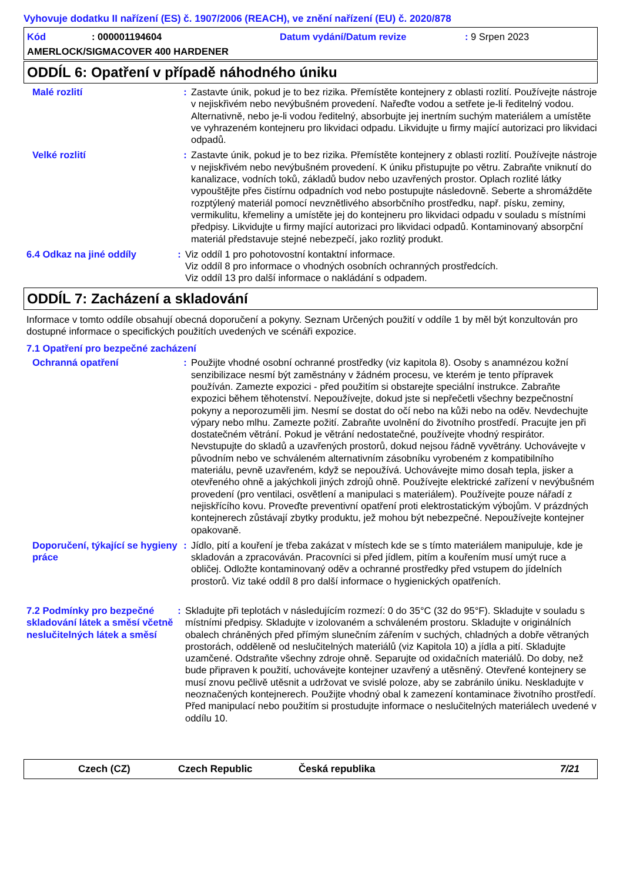Vyhovuje dodatku II nařízení (ES) č. 1907/2006 (REACH), ve znění nařízení (EU) č. 2020/878
Kód: 000001194604 Datum vydání/Datum revize: 9 Srpen 2023
AMERLOCK/SIGMACOVER 400 HARDENER
ODDÍL 6: Opatření v případě náhodného úniku
Malé rozlití : Zastavte únik, pokud je to bez rizika. Přemístěte kontejnery z oblasti rozlití. Používejte nástroje v nejiskřivém nebo nevýbušném provedení. Nařeďte vodou a setřete je-li ředitelný vodou. Alternativně, nebo je-li vodou ředitelný, absorbujte jej inertním suchým materiálem a umístěte ve vyhrazeném kontejneru pro likvidaci odpadu. Likvidujte u firmy mající autorizaci pro likvidaci odpadů.
Velké rozlití : Zastavte únik, pokud je to bez rizika. Přemístěte kontejnery z oblasti rozlití. Používejte nástroje v nejiskřivém nebo nevýbušném provedení. K úniku přistupujte po větru. Zabraňte vniknutí do kanalizace, vodních toků, základů budov nebo uzavřených prostor. Oplach rozlité látky vypouštějte přes čistírnu odpadních vod nebo postupujte následovně. Seberte a shromážděte rozptýlený materiál pomocí nevznětlivého absorbčního prostředku, např. písku, zeminy, vermikulitu, křemeliny a umístěte jej do kontejneru pro likvidaci odpadu v souladu s místními předpisy. Likvidujte u firmy mající autorizaci pro likvidaci odpadů. Kontaminovaný absorpční materiál představuje stejné nebezpečí, jako rozlitý produkt.
6.4 Odkaz na jiné oddíly : Viz oddíl 1 pro pohotovostní kontaktní informace.
Viz oddíl 8 pro informace o vhodných osobních ochranných prostředcích.
Viz oddíl 13 pro další informace o nakládání s odpadem.
ODDÍL 7: Zacházení a skladování
Informace v tomto oddíle obsahují obecná doporučení a pokyny. Seznam Určených použití v oddíle 1 by měl být konzultován pro dostupné informace o specifických použitích uvedených ve scénáři expozice.
7.1 Opatření pro bezpečné zacházení
Ochranná opatření : Použijte vhodné osobní ochranné prostředky (viz kapitola 8). Osoby s anamnézou kožní senzibilizace nesmí být zaměstnány v žádném procesu, ve kterém je tento přípravek používán. Zamezte expozici - před použitím si obstarejte speciální instrukce. Zabraňte expozici během těhotenství. Nepoužívejte, dokud jste si nepřečetli všechny bezpečnostní pokyny a neporozuměli jim. Nesmí se dostat do očí nebo na kůži nebo na oděv. Nevdechujte výpary nebo mlhu. Zamezte požití. Zabraňte uvolnění do životního prostředí. Pracujte jen při dostatečném větrání. Pokud je větrání nedostatečné, používejte vhodný respirátor. Nevstupujte do skladů a uzavřených prostorů, dokud nejsou řádně vyvětrány. Uchovávejte v původním nebo ve schváleném alternativním zásobníku vyrobeném z kompatibilního materiálu, pevně uzavřeném, když se nepoužívá. Uchovávejte mimo dosah tepla, jisker a otevřeného ohně a jakýchkoli jiných zdrojů ohně. Používejte elektrické zařízení v nevýbušném provedení (pro ventilaci, osvětlení a manipulaci s materiálem). Používejte pouze nářadí z nejiskřícího kovu. Proveďte preventivní opatření proti elektrostatickým výbojům. V prázdných kontejnerech zůstávají zbytky produktu, jež mohou být nebezpečné. Nepoužívejte kontejner opakovaně.
Doporučení, týkající se hygieny práce
: Jídlo, pití a kouření je třeba zakázat v místech kde se s tímto materiálem manipuluje, kde je skladován a zpracováván. Pracovníci si před jídlem, pitím a kouřením musí umýt ruce a obličej. Odložte kontaminovaný oděv a ochranné prostředky před vstupem do jídelních prostorů. Viz také oddíl 8 pro další informace o hygienických opatřeních.
7.2 Podmínky pro bezpečné skladování látek a směsí včetně neslučitelných látek a směsí
: Skladujte při teplotách v následujícím rozmezí: 0 do 35°C (32 do 95°F). Skladujte v souladu s místními předpisy. Skladujte v izolovaném a schváleném prostoru. Skladujte v originálních obalech chráněných před přímým slunečním zářením v suchých, chladných a dobře větraných prostorách, odděleně od neslučitelných materiálů (viz Kapitola 10) a jídla a pití. Skladujte uzamčené. Odstraňte všechny zdroje ohně. Separujte od oxidačních materiálů. Do doby, než bude připraven k použití, uchovávejte kontejner uzavřený a utěsněný. Otevřené kontejnery se musí znovu pečlivě utěsnit a udržovat ve svislé poloze, aby se zabránilo úniku. Neskladujte v neoznačených kontejnerech. Použijte vhodný obal k zamezení kontaminace životního prostředí. Před manipulací nebo použitím si prostudujte informace o neslučitelných materiálech uvedené v oddílu 10.
Czech (CZ) Czech Republic Česká republika 7/21